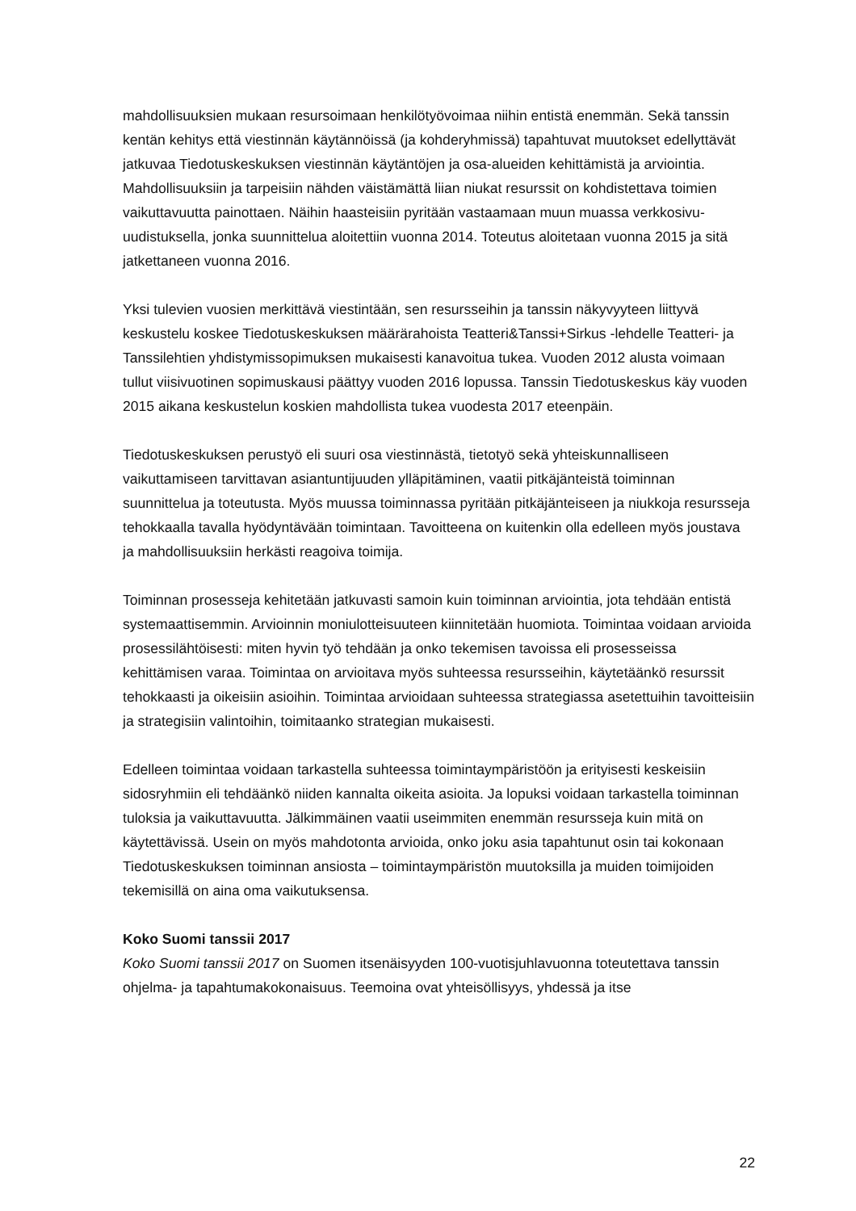mahdollisuuksien mukaan resursoimaan henkilötyövoimaa niihin entistä enemmän. Sekä tanssin kentän kehitys että viestinnän käytännöissä (ja kohderyhmissä) tapahtuvat muutokset edellyttävät jatkuvaa Tiedotuskeskuksen viestinnän käytäntöjen ja osa-alueiden kehittämistä ja arviointia. Mahdollisuuksiin ja tarpeisiin nähden väistämättä liian niukat resurssit on kohdistettava toimien vaikuttavuutta painottaen. Näihin haasteisiin pyritään vastaamaan muun muassa verkkosivu-uudistuksella, jonka suunnittelua aloitettiin vuonna 2014. Toteutus aloitetaan vuonna 2015 ja sitä jatkettaneen vuonna 2016.
Yksi tulevien vuosien merkittävä viestintään, sen resursseihin ja tanssin näkyvyyteen liittyvä keskustelu koskee Tiedotuskeskuksen määrärahoista Teatteri&Tanssi+Sirkus -lehdelle Teatteri- ja Tanssilehtien yhdistymissopimuksen mukaisesti kanavoitua tukea. Vuoden 2012 alusta voimaan tullut viisivuotinen sopimuskausi päättyy vuoden 2016 lopussa. Tanssin Tiedotuskeskus käy vuoden 2015 aikana keskustelun koskien mahdollista tukea vuodesta 2017 eteenpäin.
Tiedotuskeskuksen perustyö eli suuri osa viestinnästä, tietotyö sekä yhteiskunnalliseen vaikuttamiseen tarvittavan asiantuntijuuden ylläpitäminen, vaatii pitkäjänteistä toiminnan suunnittelua ja toteutusta. Myös muussa toiminnassa pyritään pitkäjänteiseen ja niukkoja resursseja tehokkaalla tavalla hyödyntävään toimintaan. Tavoitteena on kuitenkin olla edelleen myös joustava ja mahdollisuuksiin herkästi reagoiva toimija.
Toiminnan prosesseja kehitetään jatkuvasti samoin kuin toiminnan arviointia, jota tehdään entistä systemaattisemmin. Arvioinnin moniulotteisuuteen kiinnitetään huomiota. Toimintaa voidaan arvioida prosessilähtöisesti: miten hyvin työ tehdään ja onko tekemisen tavoissa eli prosesseissa kehittämisen varaa. Toimintaa on arvioitava myös suhteessa resursseihin, käytetäänkö resurssit tehokkaasti ja oikeisiin asioihin. Toimintaa arvioidaan suhteessa strategiassa asetettuihin tavoitteisiin ja strategisiin valintoihin, toimitaanko strategian mukaisesti.
Edelleen toimintaa voidaan tarkastella suhteessa toimintaympäristöön ja erityisesti keskeisiin sidosryhmiin eli tehdäänkö niiden kannalta oikeita asioita. Ja lopuksi voidaan tarkastella toiminnan tuloksia ja vaikuttavuutta. Jälkimmäinen vaatii useimmiten enemmän resursseja kuin mitä on käytettävissä. Usein on myös mahdotonta arvioida, onko joku asia tapahtunut osin tai kokonaan Tiedotuskeskuksen toiminnan ansiosta – toimintaympäristön muutoksilla ja muiden toimijoiden tekemisillä on aina oma vaikutuksensa.
Koko Suomi tanssii 2017
Koko Suomi tanssii 2017 on Suomen itsenäisyyden 100-vuotisjuhlavuonna toteutettava tanssin ohjelma- ja tapahtumakokonaisuus. Teemoina ovat yhteisöllisyys, yhdessä ja itse
22